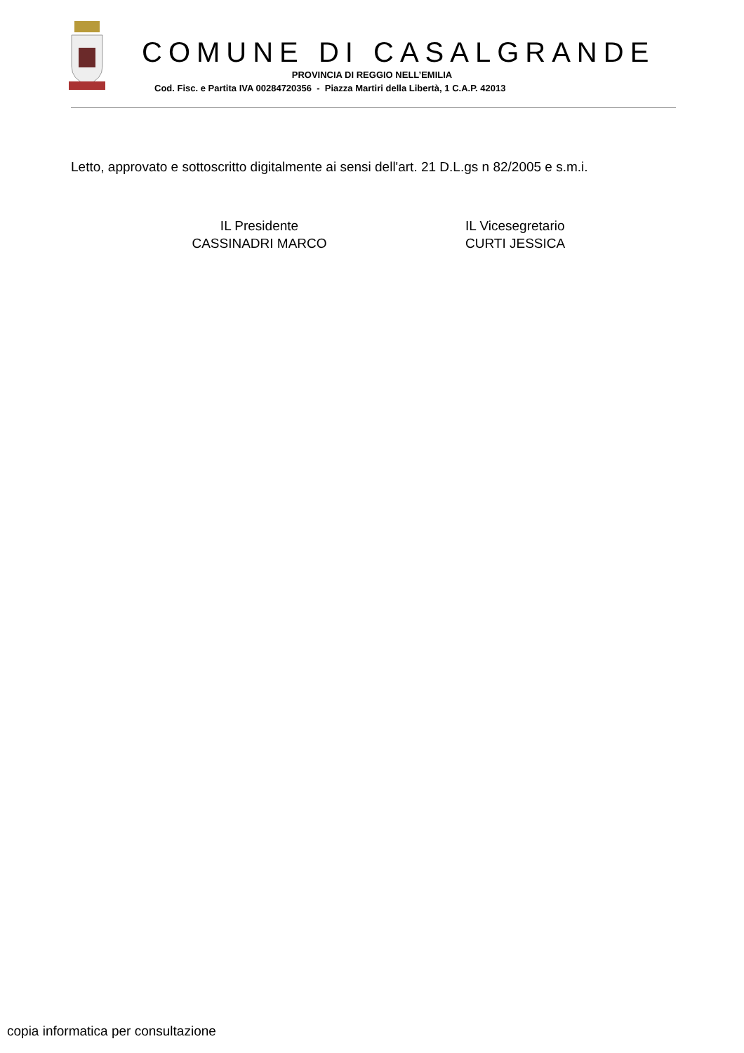COMUNE DI CASALGRANDE
PROVINCIA DI REGGIO NELL’EMILIA
Cod. Fisc. e Partita IVA 00284720356 - Piazza Martiri della Libertà, 1 C.A.P. 42013
Letto, approvato e sottoscritto digitalmente ai sensi dell'art. 21 D.L.gs n 82/2005 e s.m.i.
IL Presidente
CASSINADRI MARCO
IL Vicesegretario
CURTI JESSICA
copia informatica per consultazione